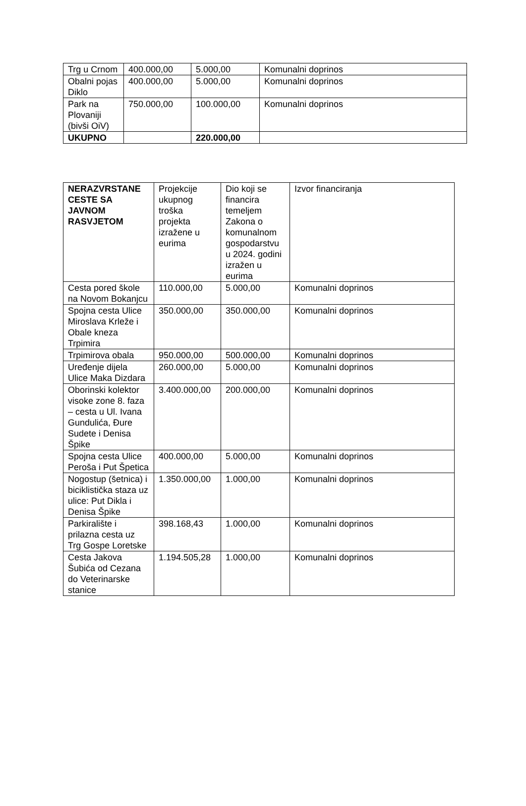| Trg u Crnom | 400.000,00 | 5.000,00 | Komunalni doprinos |
| Obalni pojas Diklo | 400.000,00 | 5.000,00 | Komunalni doprinos |
| Park na Plovaniji (bivši OiV) | 750.000,00 | 100.000,00 | Komunalni doprinos |
| UKUPNO | | 220.000,00 | |
| NERAZVRSTANE CESTE SA JAVNOM RASVJETOM | Projekcije ukupnog troška projekta izražene u eurima | Dio koji se financira temeljem Zakona o komunalnom gospodarstvu u 2024. godini izražen u eurima | Izvor financiranja |
| Cesta pored škole na Novom Bokanjcu | 110.000,00 | 5.000,00 | Komunalni doprinos |
| Spojna cesta Ulice Miroslava Krleže i Obale kneza Trpimira | 350.000,00 | 350.000,00 | Komunalni doprinos |
| Trpimirova obala | 950.000,00 | 500.000,00 | Komunalni doprinos |
| Uređenje dijela Ulice Maka Dizdara | 260.000,00 | 5.000,00 | Komunalni doprinos |
| Oborinski kolektor visoke zone 8. faza – cesta u Ul. Ivana Gundulića, Đure Sudete i Denisa Špike | 3.400.000,00 | 200.000,00 | Komunalni doprinos |
| Spojna cesta Ulice Peroša i Put Špetica | 400.000,00 | 5.000,00 | Komunalni doprinos |
| Nogostup (šetnica) i biciklistička staza uz ulice: Put Dikla i Denisa Špike | 1.350.000,00 | 1.000,00 | Komunalni doprinos |
| Parkiralište i prilazna cesta uz Trg Gospe Loretske | 398.168,43 | 1.000,00 | Komunalni doprinos |
| Cesta Jakova Šubića od Cezana do Veterinarske stanice | 1.194.505,28 | 1.000,00 | Komunalni doprinos |